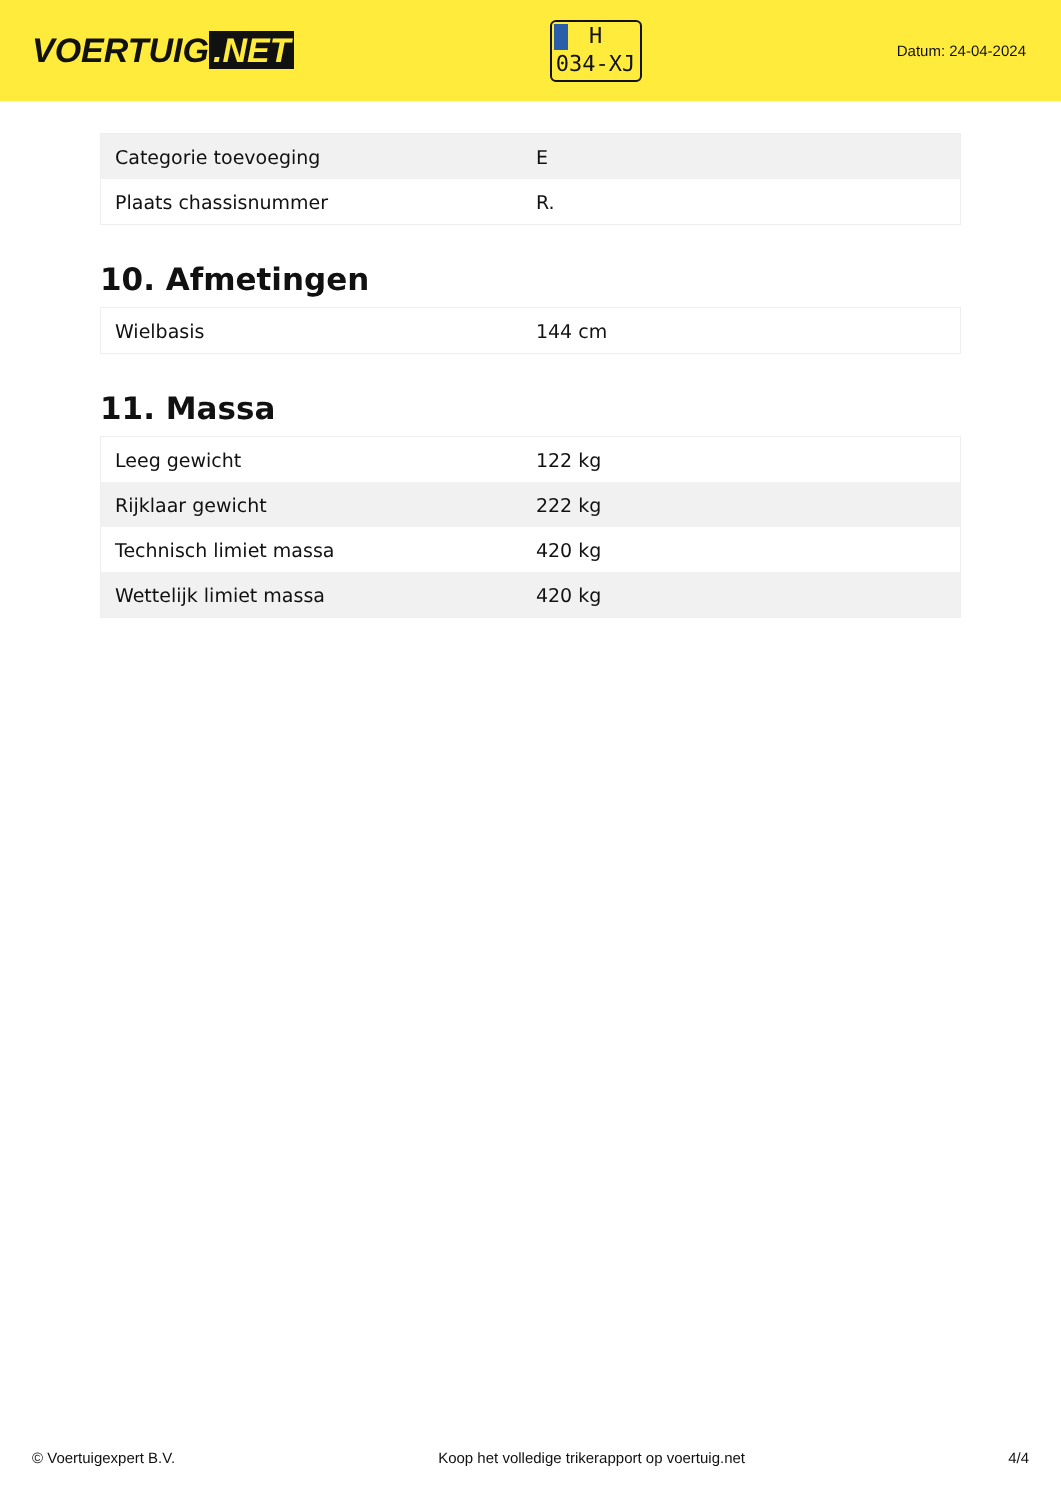VOERTUIG.NET
H
034-XJ
Datum: 24-04-2024
| Categorie toevoeging | E |
| Plaats chassisnummer | R. |
10. Afmetingen
| Wielbasis | 144 cm |
11. Massa
| Leeg gewicht | 122 kg |
| Rijklaar gewicht | 222 kg |
| Technisch limiet massa | 420 kg |
| Wettelijk limiet massa | 420 kg |
© Voertuigexpert B.V. Koop het volledige trikerapport op voertuig.net 4/4